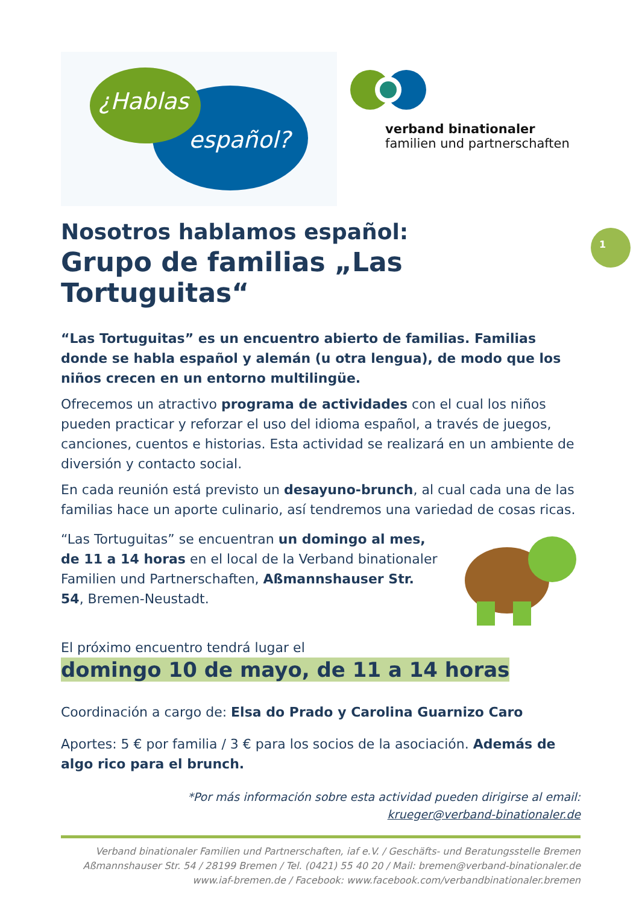1
¿Hablas
español?
verband binationaler
familien und partnerschaften
Nosotros hablamos español:
Grupo de familias „Las Tortuguitas“
“Las Tortuguitas” es un encuentro abierto de familias. Familias donde se habla español y alemán (u otra lengua), de modo que los niños crecen en un entorno multilingüe.
Ofrecemos un atractivo programa de actividades con el cual los niños pueden practicar y reforzar el uso del idioma español, a través de juegos, canciones, cuentos e historias. Esta actividad se realizará en un ambiente de diversión y contacto social.
En cada reunión está previsto un desayuno-brunch, al cual cada una de las familias hace un aporte culinario, así tendremos una variedad de cosas ricas.
“Las Tortuguitas” se encuentran un domingo al mes, de 11 a 14 horas en el local de la Verband binationaler Familien und Partnerschaften, Aßmannshauser Str. 54, Bremen-Neustadt.
El próximo encuentro tendrá lugar el
domingo 10 de mayo, de 11 a 14 horas
Coordinación a cargo de: Elsa do Prado y Carolina Guarnizo Caro
Aportes: 5 € por familia / 3 € para los socios de la asociación. Además de algo rico para el brunch.
*Por más información sobre esta actividad pueden dirigirse al email:
krueger@verband-binationaler.de
Verband binationaler Familien und Partnerschaften, iaf e.V. / Geschäfts- und Beratungsstelle Bremen
Aßmannshauser Str. 54 / 28199 Bremen / Tel. (0421) 55 40 20 / Mail: bremen@verband-binationaler.de
www.iaf-bremen.de / Facebook: www.facebook.com/verbandbinationaler.bremen